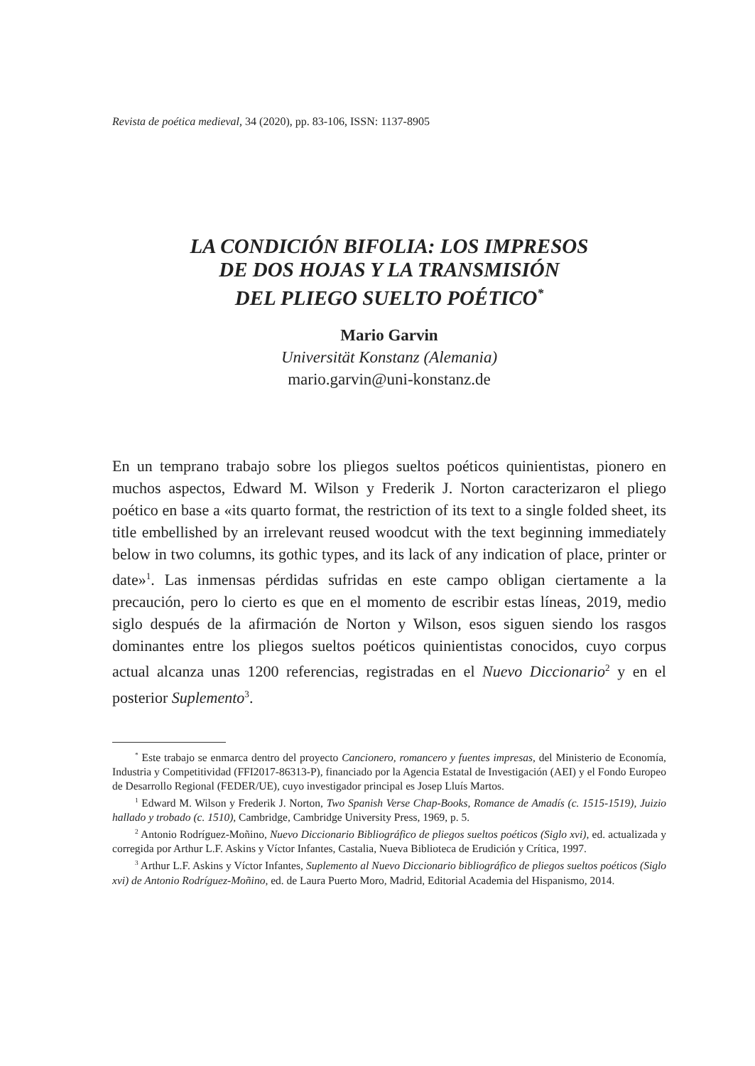Revista de poética medieval, 34 (2020), pp. 83-106, ISSN: 1137-8905
LA CONDICIÓN BIFOLIA: LOS IMPRESOS
DE DOS HOJAS Y LA TRANSMISIÓN
DEL PLIEGO SUELTO POÉTICO<sup>*</sup>
Mario Garvin
Universität Konstanz (Alemania)
mario.garvin@uni-konstanz.de
En un temprano trabajo sobre los pliegos sueltos poéticos quinientistas, pionero en muchos aspectos, Edward M. Wilson y Frederik J. Norton caracterizaron el pliego poético en base a «its quarto format, the restriction of its text to a single folded sheet, its title embellished by an irrelevant reused woodcut with the text beginning immediately below in two columns, its gothic types, and its lack of any indication of place, printer or date»<sup>1</sup>. Las inmensas pérdidas sufridas en este campo obligan ciertamente a la precaución, pero lo cierto es que en el momento de escribir estas líneas, 2019, medio siglo después de la afirmación de Norton y Wilson, esos siguen siendo los rasgos dominantes entre los pliegos sueltos poéticos quinientistas conocidos, cuyo corpus actual alcanza unas 1200 referencias, registradas en el Nuevo Diccionario<sup>2</sup> y en el posterior Suplemento<sup>3</sup>.
<sup>*</sup> Este trabajo se enmarca dentro del proyecto Cancionero, romancero y fuentes impresas, del Ministerio de Economía, Industria y Competitividad (FFI2017-86313-P), financiado por la Agencia Estatal de Investigación (AEI) y el Fondo Europeo de Desarrollo Regional (FEDER/UE), cuyo investigador principal es Josep Lluís Martos.
<sup>1</sup> Edward M. Wilson y Frederik J. Norton, Two Spanish Verse Chap-Books, Romance de Amadís (c. 1515-1519), Juizio hallado y trobado (c. 1510), Cambridge, Cambridge University Press, 1969, p. 5.
<sup>2</sup> Antonio Rodríguez-Moñino, Nuevo Diccionario Bibliográfico de pliegos sueltos poéticos (Siglo xvi), ed. actualizada y corregida por Arthur L.F. Askins y Víctor Infantes, Castalia, Nueva Biblioteca de Erudición y Crítica, 1997.
<sup>3</sup> Arthur L.F. Askins y Víctor Infantes, Suplemento al Nuevo Diccionario bibliográfico de pliegos sueltos poéticos (Siglo xvi) de Antonio Rodríguez-Moñino, ed. de Laura Puerto Moro, Madrid, Editorial Academia del Hispanismo, 2014.